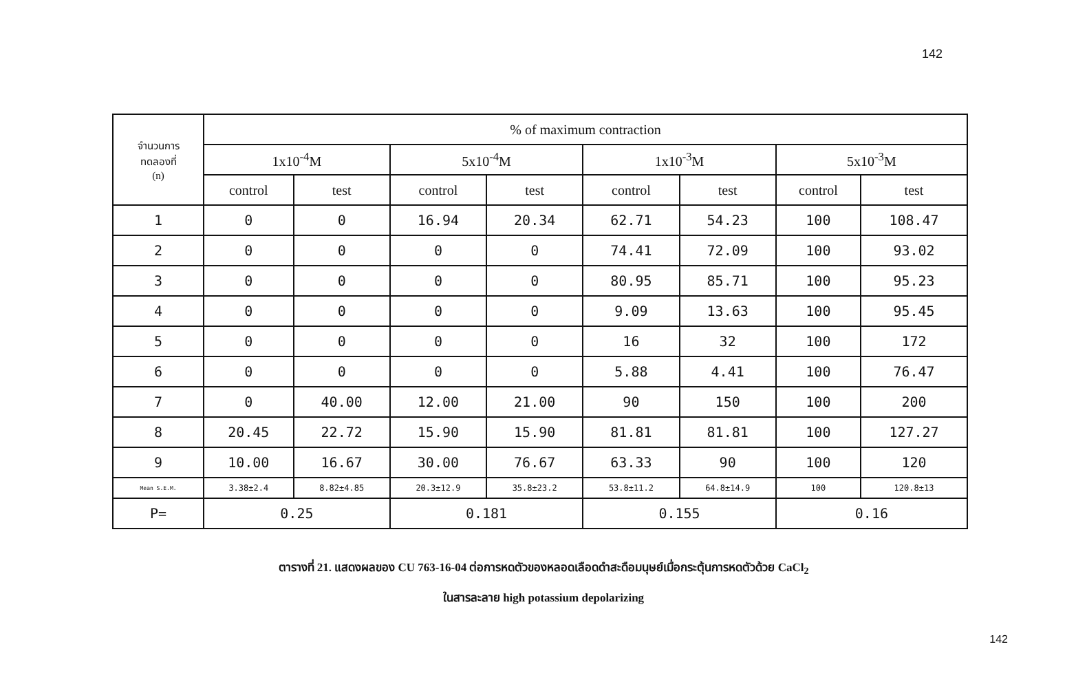142
| จำนวนการ ทดลองที่ (n) | % of maximum contraction | | | | | | | |
| --- | --- | --- | --- | --- | --- | --- | --- | --- |
| | 1x10<sup>-4</sup>M | | 5x10<sup>-4</sup>M | | 1x10<sup>-3</sup>M | | 5x10<sup>-3</sup>M | |
| | control | test | control | test | control | test | control | test |
| 1 | 0 | 0 | 16.94 | 20.34 | 62.71 | 54.23 | 100 | 108.47 |
| 2 | 0 | 0 | 0 | 0 | 74.41 | 72.09 | 100 | 93.02 |
| 3 | 0 | 0 | 0 | 0 | 80.95 | 85.71 | 100 | 95.23 |
| 4 | 0 | 0 | 0 | 0 | 9.09 | 13.63 | 100 | 95.45 |
| 5 | 0 | 0 | 0 | 0 | 16 | 32 | 100 | 172 |
| 6 | 0 | 0 | 0 | 0 | 5.88 | 4.41 | 100 | 76.47 |
| 7 | 0 | 40.00 | 12.00 | 21.00 | 90 | 150 | 100 | 200 |
| 8 | 20.45 | 22.72 | 15.90 | 15.90 | 81.81 | 81.81 | 100 | 127.27 |
| 9 | 10.00 | 16.67 | 30.00 | 76.67 | 63.33 | 90 | 100 | 120 |
| Mean S.E.M. | 3.38±2.4 | 8.82±4.85 | 20.3±12.9 | 35.8±23.2 | 53.8±11.2 | 64.8±14.9 | 100 | 120.8±13 |
| P= | 0.25 | | 0.181 | | 0.155 | | 0.16 | |
ตารางที่ 21. แสดงผลของ CU 763-16-04 ต่อการหดตัวของหลอดเลือดดำสะดือมนุษย์เมื่อกระตุ้นการหดตัวด้วย CaCl<sub>2</sub>
ในสารละลาย high potassium depolarizing
142